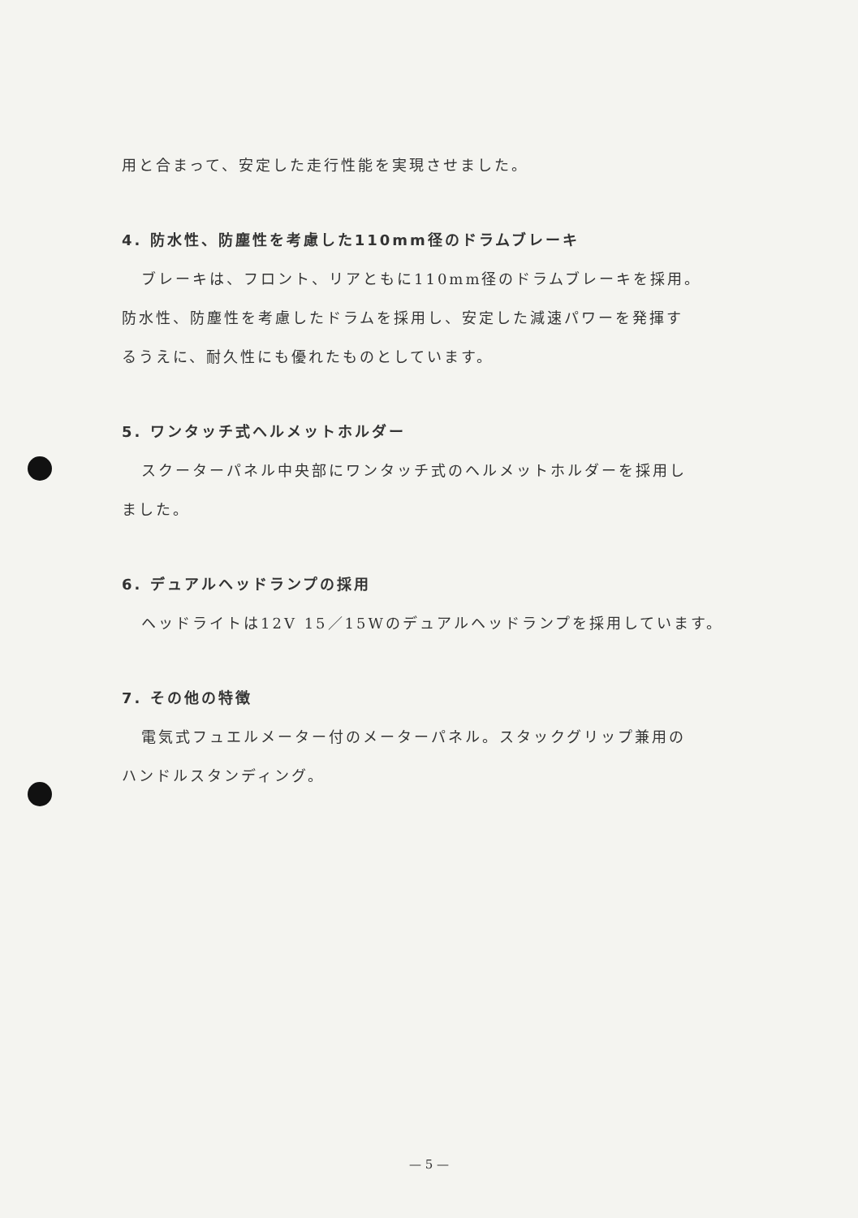用と合まって、安定した走行性能を実現させました。
4. 防水性、防塵性を考慮した110mm径のドラムブレーキ
ブレーキは、フロント、リアともに110mm径のドラムブレーキを採用。
防水性、防塵性を考慮したドラムを採用し、安定した減速パワーを発揮す
るうえに、耐久性にも優れたものとしています。
5. ワンタッチ式ヘルメットホルダー
スクーターパネル中央部にワンタッチ式のヘルメットホルダーを採用し
ました。
6. デュアルヘッドランプの採用
ヘッドライトは12V 15／15Wのデュアルヘッドランプを採用しています。
7. その他の特徴
電気式フュエルメーター付のメーターパネル。スタックグリップ兼用の
ハンドルスタンディング。
— 5 —